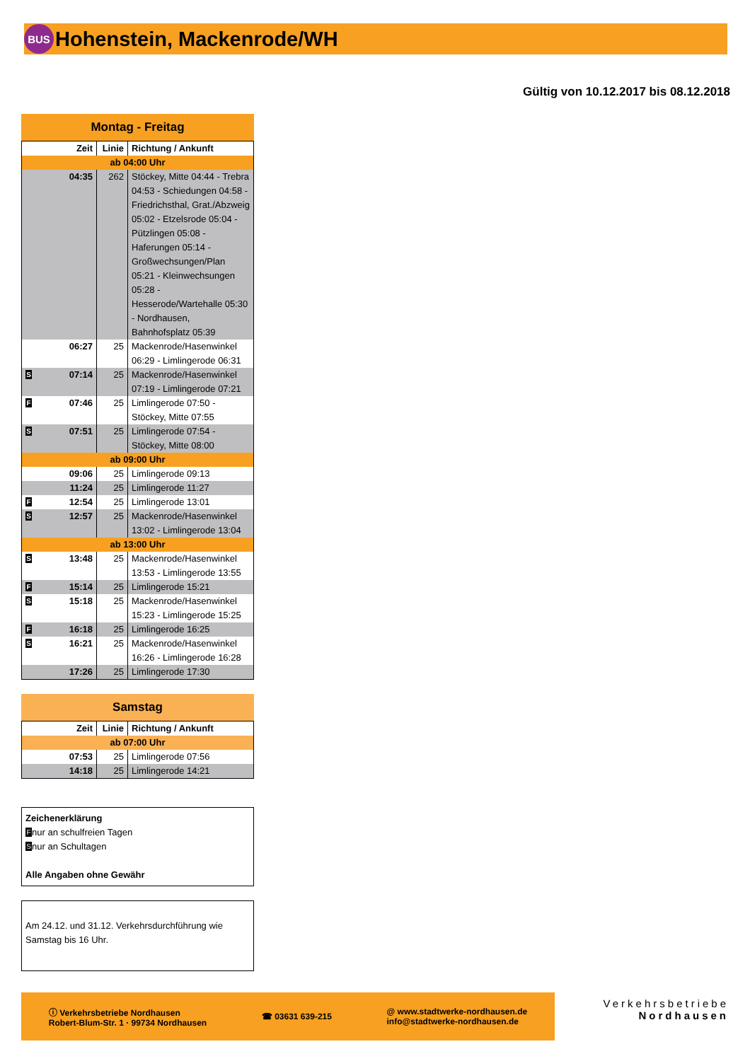BUS
Hohenstein, Mackenrode/WH
Gültig von 10.12.2017 bis 08.12.2018
Montag - Freitag
| Zeit | Linie | Richtung / Ankunft |
| --- | --- | --- |
| ab 04:00 Uhr | | |
| 04:35 | 262 | Stöckey, Mitte 04:44 - Trebra 04:53 - Schiedungen 04:58 - Friedrichsthal, Grat./Abzweig 05:02 - Etzelsrode 05:04 - Pützlingen 05:08 - Haferungen 05:14 - Großwechsungen/Plan 05:21 - Kleinwechsungen 05:28 - Hesserode/Wartehalle 05:30 - Nordhausen, Bahnhofsplatz 05:39 |
| 06:27 | 25 | Mackenrode/Hasenwinkel 06:29 - Limlingerode 06:31 |
| S 07:14 | 25 | Mackenrode/Hasenwinkel 07:19 - Limlingerode 07:21 |
| F 07:46 | 25 | Limlingerode 07:50 - Stöckey, Mitte 07:55 |
| S 07:51 | 25 | Limlingerode 07:54 - Stöckey, Mitte 08:00 |
| ab 09:00 Uhr | | |
| 09:06 | 25 | Limlingerode 09:13 |
| 11:24 | 25 | Limlingerode 11:27 |
| F 12:54 | 25 | Limlingerode 13:01 |
| S 12:57 | 25 | Mackenrode/Hasenwinkel 13:02 - Limlingerode 13:04 |
| ab 13:00 Uhr | | |
| S 13:48 | 25 | Mackenrode/Hasenwinkel 13:53 - Limlingerode 13:55 |
| F 15:14 | 25 | Limlingerode 15:21 |
| S 15:18 | 25 | Mackenrode/Hasenwinkel 15:23 - Limlingerode 15:25 |
| F 16:18 | 25 | Limlingerode 16:25 |
| S 16:21 | 25 | Mackenrode/Hasenwinkel 16:26 - Limlingerode 16:28 |
| 17:26 | 25 | Limlingerode 17:30 |
Samstag
| Zeit | Linie | Richtung / Ankunft |
| --- | --- | --- |
| ab 07:00 Uhr | | |
| 07:53 | 25 | Limlingerode 07:56 |
| 14:18 | 25 | Limlingerode 14:21 |
Zeichenerklärung
F nur an schulfreien Tagen
S nur an Schultagen
Alle Angaben ohne Gewähr
Am 24.12. und 31.12. Verkehrsdurchführung wie Samstag bis 16 Uhr.
ⓘ Verkehrsbetriebe Nordhausen
Robert-Blum-Str. 1 · 99734 Nordhausen
☎ 03631 639-215
@ www.stadtwerke-nordhausen.de
info@stadtwerke-nordhausen.de
Verkehrsbetriebe
Nordhausen